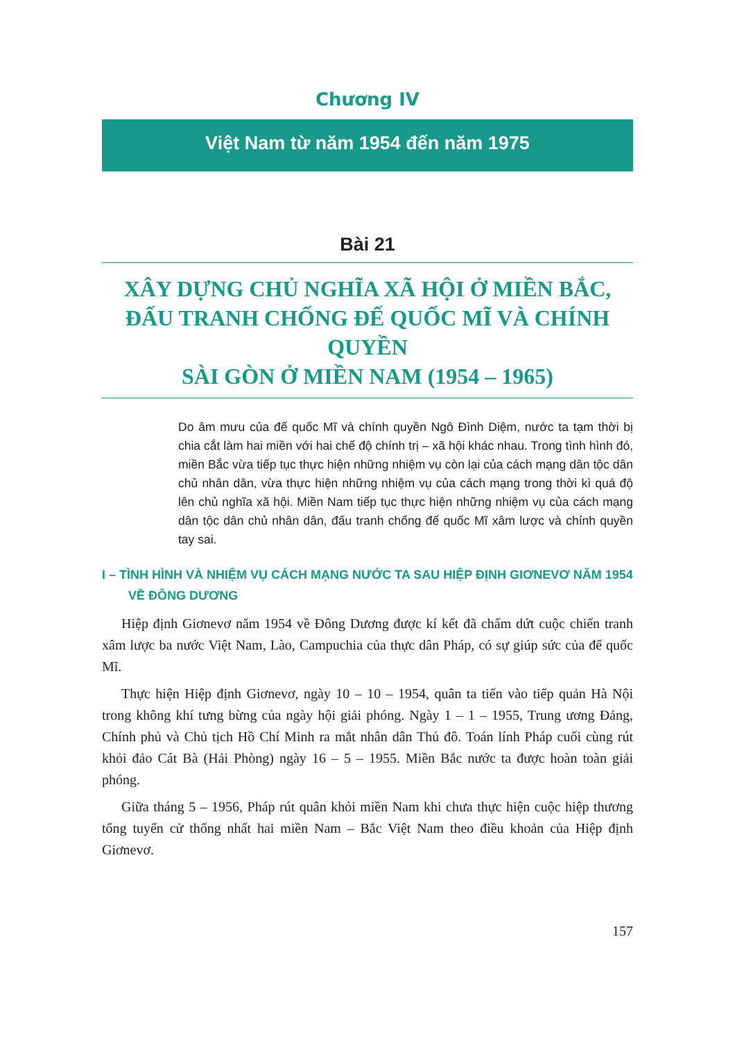Chương IV
Việt Nam từ năm 1954 đến năm 1975
Bài 21
XÂY DỰNG CHỦ NGHĨA XÃ HỘI Ở MIỀN BẮC,
ĐẤU TRANH CHỐNG ĐẾ QUỐC MĨ VÀ CHÍNH QUYỀN
SÀI GÒN Ở MIỀN NAM (1954 – 1965)
Do âm mưu của đế quốc Mĩ và chính quyền Ngô Đình Diệm, nước ta tạm thời bị chia cắt làm hai miền với hai chế độ chính trị – xã hội khác nhau. Trong tình hình đó, miền Bắc vừa tiếp tục thực hiện những nhiệm vụ còn lại của cách mạng dân tộc dân chủ nhân dân, vừa thực hiện những nhiệm vụ của cách mạng trong thời kì quá độ lên chủ nghĩa xã hội. Miền Nam tiếp tục thực hiện những nhiệm vụ của cách mạng dân tộc dân chủ nhân dân, đấu tranh chống đế quốc Mĩ xâm lược và chính quyền tay sai.
I – TÌNH HÌNH VÀ NHIỆM VỤ CÁCH MẠNG NƯỚC TA SAU HIỆP ĐỊNH GIƠNEVƠ NĂM 1954 VỀ ĐÔNG DƯƠNG
Hiệp định Giơnevơ năm 1954 về Đông Dương được kí kết đã chấm dứt cuộc chiến tranh xâm lược ba nước Việt Nam, Lào, Campuchia của thực dân Pháp, có sự giúp sức của đế quốc Mĩ.
Thực hiện Hiệp định Giơnevơ, ngày 10 – 10 – 1954, quân ta tiến vào tiếp quản Hà Nội trong không khí tưng bừng của ngày hội giải phóng. Ngày 1 – 1 – 1955, Trung ương Đảng, Chính phủ và Chủ tịch Hồ Chí Minh ra mắt nhân dân Thủ đô. Toán lính Pháp cuối cùng rút khỏi đảo Cát Bà (Hải Phòng) ngày 16 – 5 – 1955. Miền Bắc nước ta được hoàn toàn giải phóng.
Giữa tháng 5 – 1956, Pháp rút quân khỏi miền Nam khi chưa thực hiện cuộc hiệp thương tổng tuyển cử thống nhất hai miền Nam – Bắc Việt Nam theo điều khoản của Hiệp định Giơnevơ.
157